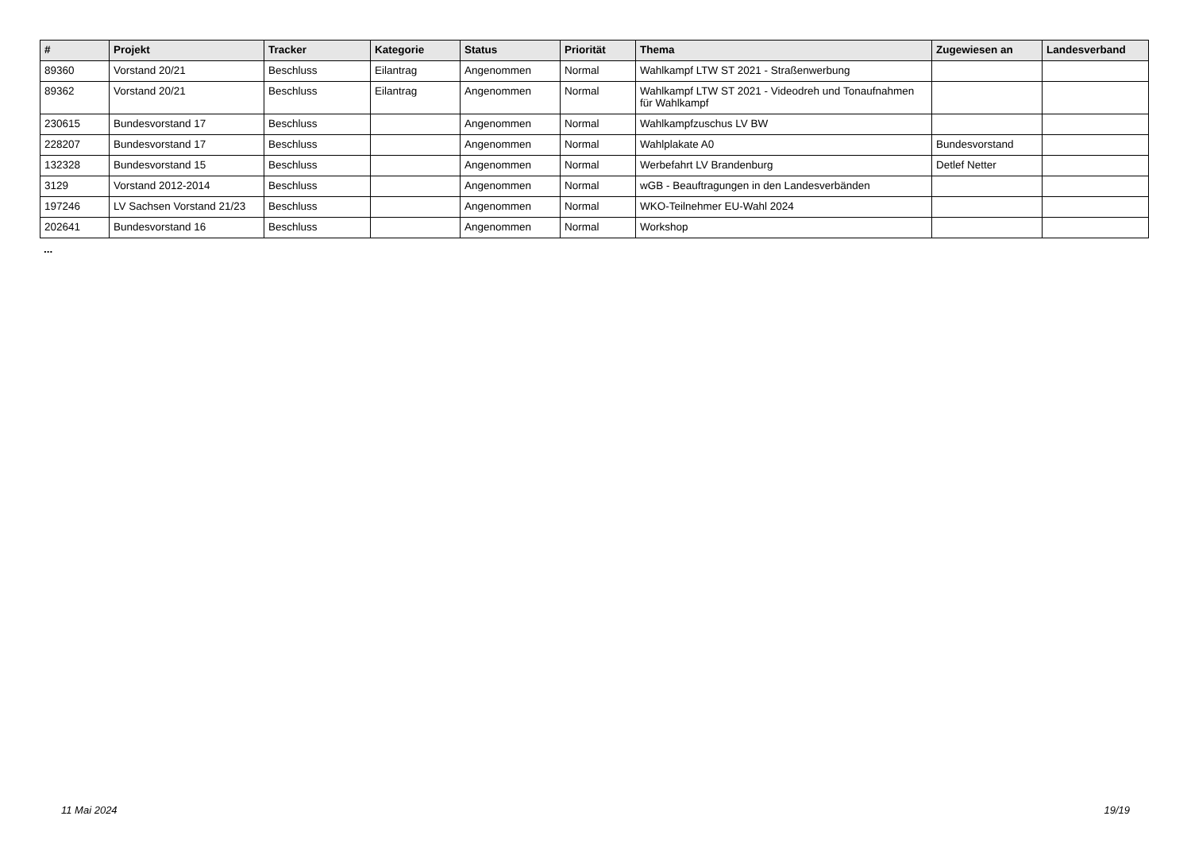| # | Projekt | Tracker | Kategorie | Status | Priorität | Thema | Zugewiesen an | Landesverband |
| --- | --- | --- | --- | --- | --- | --- | --- | --- |
| 89360 | Vorstand 20/21 | Beschluss | Eilantrag | Angenommen | Normal | Wahlkampf LTW ST 2021 - Straßenwerbung | | |
| 89362 | Vorstand 20/21 | Beschluss | Eilantrag | Angenommen | Normal | Wahlkampf LTW ST 2021 - Videodreh und Tonaufnahmen für Wahlkampf | | |
| 230615 | Bundesvorstand 17 | Beschluss | | Angenommen | Normal | Wahlkampfzuschus LV BW | | |
| 228207 | Bundesvorstand 17 | Beschluss | | Angenommen | Normal | Wahlplakate A0 | Bundesvorstand | |
| 132328 | Bundesvorstand 15 | Beschluss | | Angenommen | Normal | Werbefahrt LV Brandenburg | Detlef Netter | |
| 3129 | Vorstand 2012-2014 | Beschluss | | Angenommen | Normal | wGB - Beauftragungen in den Landesverbänden | | |
| 197246 | LV Sachsen Vorstand 21/23 | Beschluss | | Angenommen | Normal | WKO-Teilnehmer EU-Wahl 2024 | | |
| 202641 | Bundesvorstand 16 | Beschluss | | Angenommen | Normal | Workshop | | |
...
11 Mai 2024 19/19